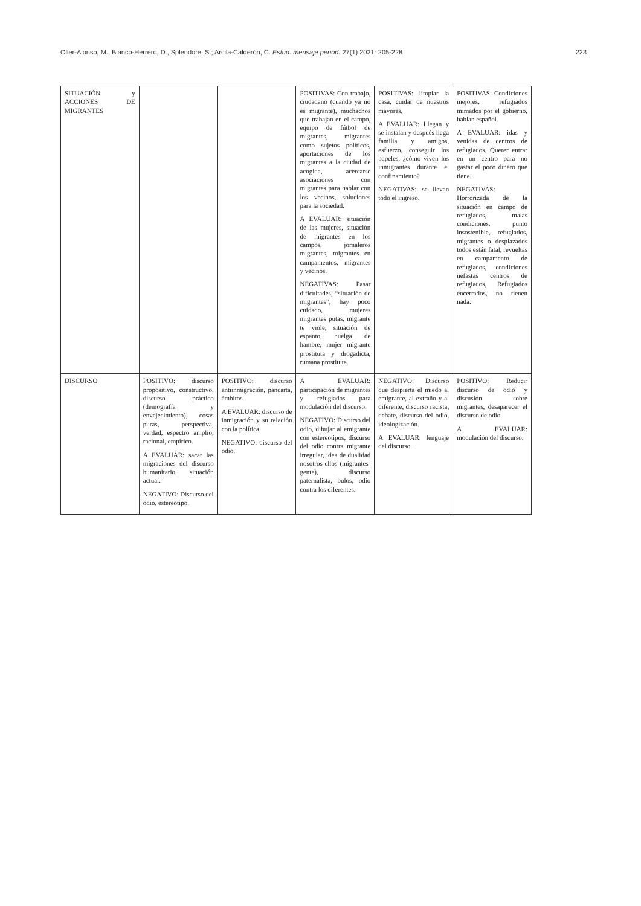Oller-Alonso, M., Blanco-Herrero, D., Splendore, S.; Arcila-Calderón, C. Estud. mensaje period. 27(1) 2021: 205-228 223
| SITUACIÓN y ACCIONES DE MIGRANTES | | | POSITIVAS: Con trabajo, ciudadano (cuando ya no es migrante), muchachos que trabajan en el campo, equipo de fútbol de migrantes, migrantes como sujetos políticos, aportaciones de los migrantes a la ciudad de acogida, acercarse asociaciones con migrantes para hablar con los vecinos, soluciones para la sociedad. A EVALUAR: situación de las mujeres, situación de migrantes en los campos, jornaleros migrantes, migrantes en campamentos, migrantes y vecinos. NEGATIVAS: Pasar dificultades, “situación de migrantes”, hay poco cuidado, mujeres migrantes putas, migrante te viole, situación de espanto, huelga de hambre, mujer migrante prostituta y drogadicta, rumana prostituta. | POSITIVAS: limpiar la casa, cuidar de nuestros mayores, A EVALUAR: Llegan y se instalan y después llega familia y amigos, esfuerzo, conseguir los papeles, ¿cómo viven los inmigrantes durante el confinamiento? NEGATIVAS: se llevan todo el ingreso. | POSITIVAS: Condiciones mejores, refugiados mimados por el gobierno, hablan español. A EVALUAR: idas y venidas de centros de refugiados, Querer entrar en un centro para no gastar el poco dinero que tiene. NEGATIVAS: Horrorizada de la situación en campo de refugiados, malas condiciones, punto insostenible, refugiados, migrantes o desplazados todos están fatal, revueltas en campamento de refugiados, condiciones nefastas centros de refugiados, Refugiados encerrados, no tienen nada. |
| DISCURSO | POSITIVO: discurso propositivo, constructivo, discurso práctico (demografía y envejecimiento), cosas puras, perspectiva, verdad, espectro amplio, racional, empírico. A EVALUAR: sacar las migraciones del discurso humanitario, situación actual. NEGATIVO: Discurso del odio, estereotipo. | POSITIVO: discurso antiinmigración, pancarta, ámbitos. A EVALUAR: discurso de inmigración y su relación con la política NEGATIVO: discurso del odio. | A EVALUAR: participación de migrantes y refugiados para modulación del discurso. NEGATIVO: Discurso del odio, dibujar al emigrante con estereotipos, discurso del odio contra migrante irregular, idea de dualidad nosotros-ellos (migrantes-gente), discurso paternalista, bulos, odio contra los diferentes. | NEGATIVO: Discurso que despierta el miedo al emigrante, al extraño y al diferente, discurso racista, debate, discurso del odio, ideologización. A EVALUAR: lenguaje del discurso. | POSITIVO: Reducir discurso de odio y discusión sobre migrantes, desaparecer el discurso de odio. A EVALUAR: modulación del discurso. |